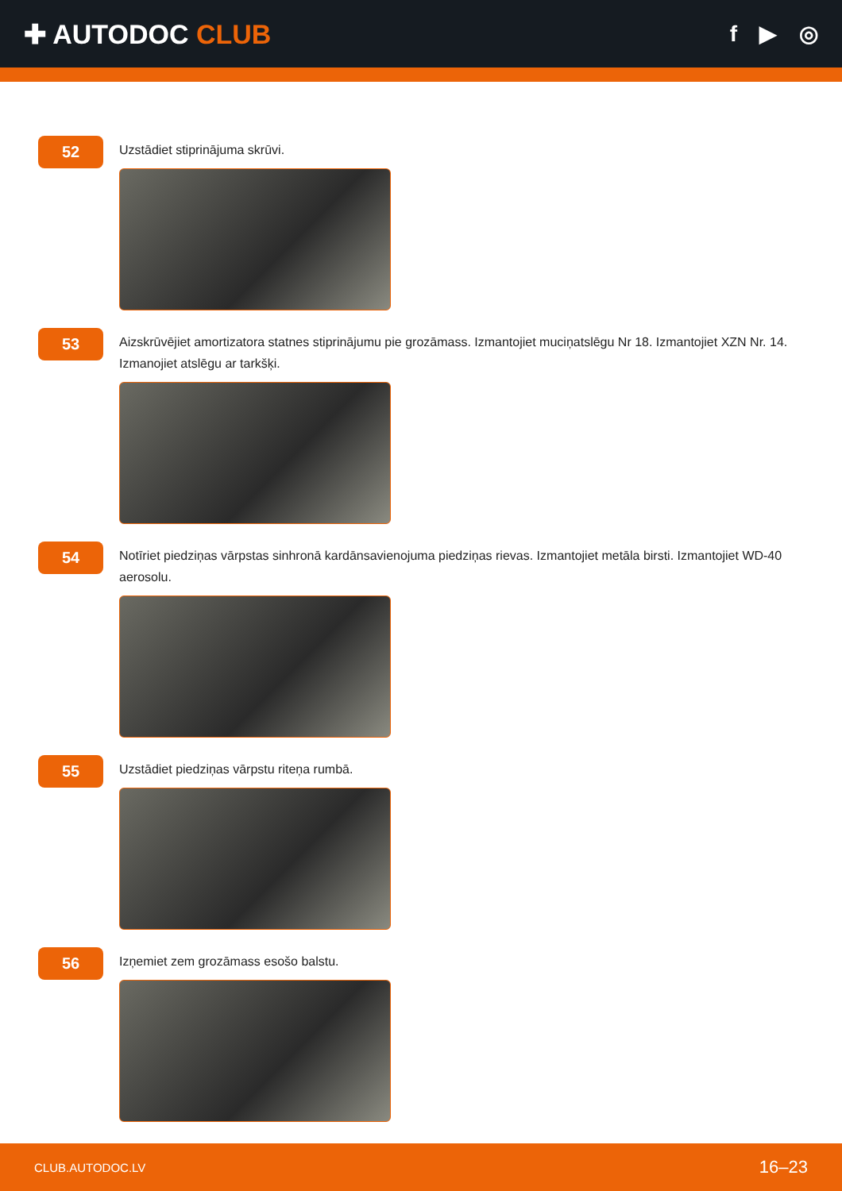✚ AUTODOC CLUB
f ▶ ◎
52
Uzstādiet stiprinājuma skrūvi.
53
Aizskrūvējiet amortizatora statnes stiprinājumu pie grozāmass. Izmantojiet muciņatslēgu Nr 18. Izmantojiet XZN Nr. 14. Izmanojiet atslēgu ar tarkšķi.
54
Notīriet piedziņas vārpstas sinhronā kardānsavienojuma piedziņas rievas. Izmantojiet metāla birsti. Izmantojiet WD-40 aerosolu.
55
Uzstādiet piedziņas vārpstu riteņa rumbā.
56
Izņemiet zem grozāmass esošo balstu.
CLUB.AUTODOC.LV 16–23